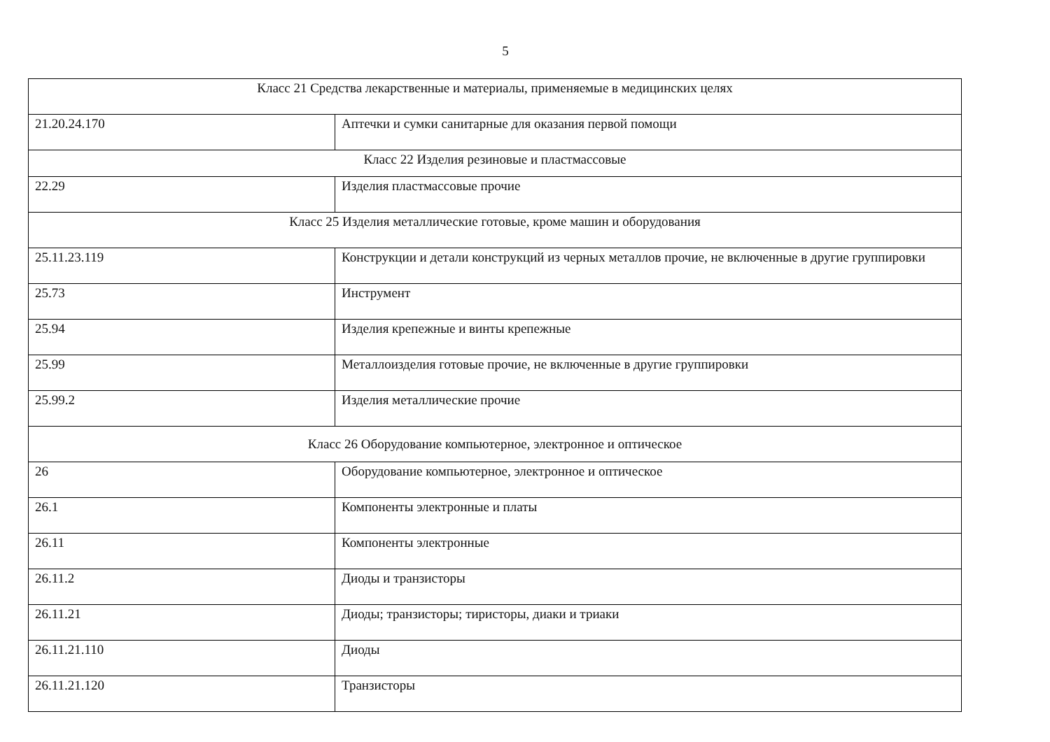5
| Класс 21 Средства лекарственные и материалы, применяемые в медицинских целях | |
| 21.20.24.170 | Аптечки и сумки санитарные для оказания первой помощи |
| Класс 22 Изделия резиновые и пластмассовые | |
| 22.29 | Изделия пластмассовые прочие |
| Класс 25 Изделия металлические готовые, кроме машин и оборудования | |
| 25.11.23.119 | Конструкции и детали конструкций из черных металлов прочие, не включенные в другие группировки |
| 25.73 | Инструмент |
| 25.94 | Изделия крепежные и винты крепежные |
| 25.99 | Металлоизделия готовые прочие, не включенные в другие группировки |
| 25.99.2 | Изделия металлические прочие |
| Класс 26 Оборудование компьютерное, электронное и оптическое | |
| 26 | Оборудование компьютерное, электронное и оптическое |
| 26.1 | Компоненты электронные и платы |
| 26.11 | Компоненты электронные |
| 26.11.2 | Диоды и транзисторы |
| 26.11.21 | Диоды; транзисторы; тиристоры, диаки и триаки |
| 26.11.21.110 | Диоды |
| 26.11.21.120 | Транзисторы |